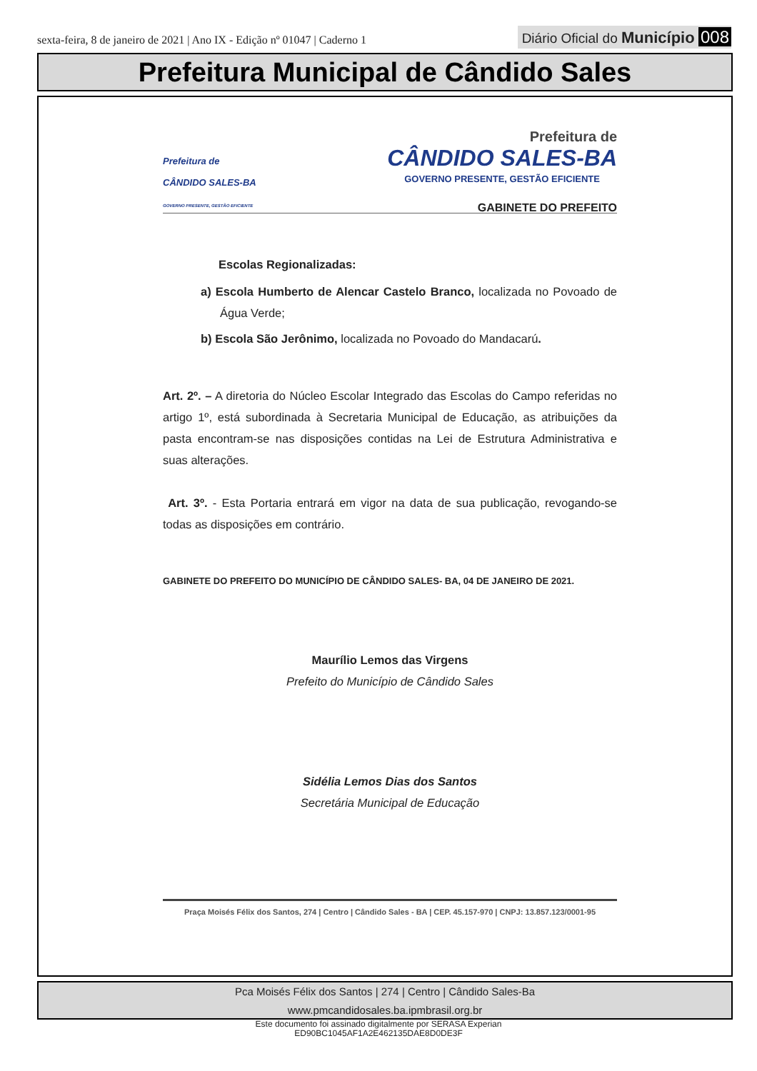sexta-feira, 8 de janeiro de 2021 | Ano IX - Edição nº 01047 | Caderno 1
Diário Oficial do Município 008
Prefeitura Municipal de Cândido Sales
Prefeitura de
CÂNDIDO SALES-BA
GOVERNO PRESENTE, GESTÃO EFICIENTE
Prefeitura de
CÂNDIDO SALES-BA
GOVERNO PRESENTE, GESTÃO EFICIENTE
GABINETE DO PREFEITO
Escolas Regionalizadas:
a) Escola Humberto de Alencar Castelo Branco, localizada no Povoado de Água Verde;
b) Escola São Jerônimo, localizada no Povoado do Mandacarú.
Art. 2º. – A diretoria do Núcleo Escolar Integrado das Escolas do Campo referidas no artigo 1º, está subordinada à Secretaria Municipal de Educação, as atribuições da pasta encontram-se nas disposições contidas na Lei de Estrutura Administrativa e suas alterações.
Art. 3º. - Esta Portaria entrará em vigor na data de sua publicação, revogando-se todas as disposições em contrário.
GABINETE DO PREFEITO DO MUNICÍPIO DE CÂNDIDO SALES- BA, 04 DE JANEIRO DE 2021.
Maurílio Lemos das Virgens
Prefeito do Município de Cândido Sales
Sidélia Lemos Dias dos Santos
Secretária Municipal de Educação
Praça Moisés Félix dos Santos, 274 | Centro | Cândido Sales - BA | CEP. 45.157-970 | CNPJ: 13.857.123/0001-95
Pca Moisés Félix dos Santos | 274 | Centro | Cândido Sales-Ba
www.pmcandidosales.ba.ipmbrasil.org.br
Este documento foi assinado digitalmente por SERASA Experian
ED90BC1045AF1A2E462135DAE8D0DE3F